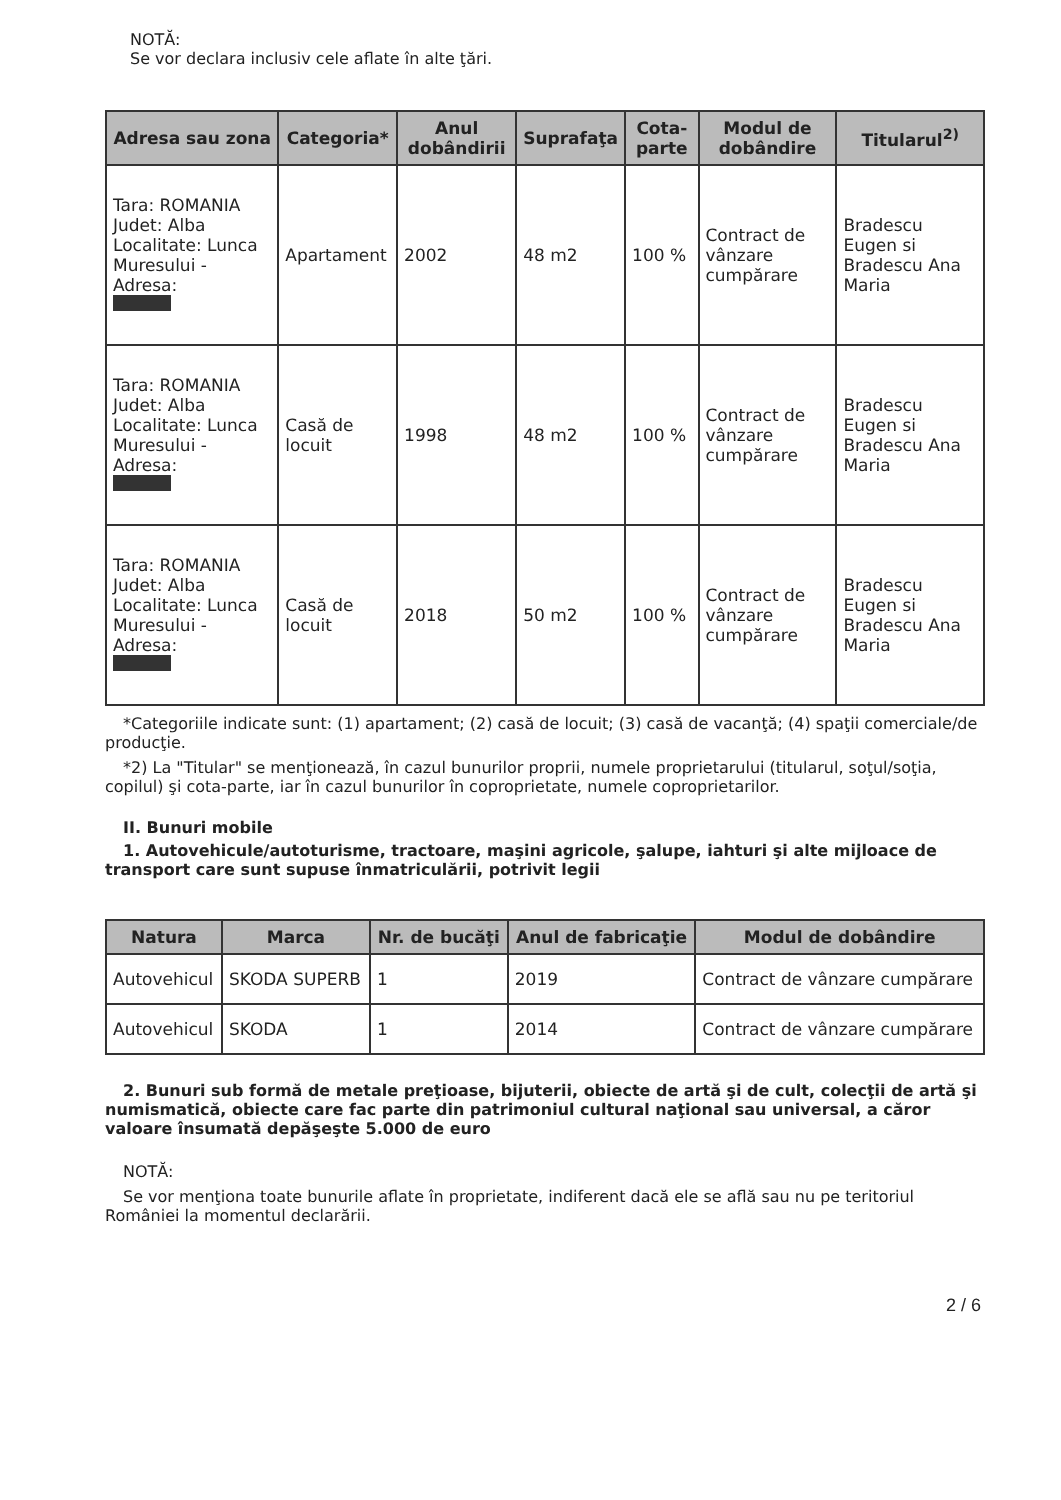NOTĂ:
Se vor declara inclusiv cele aflate în alte ţări.
| Adresa sau zona | Categoria* | Anul dobândirii | Suprafaţa | Cota-parte | Modul de dobândire | Titularul<sup>2)</sup> |
| --- | --- | --- | --- | --- | --- | --- |
| Tara: ROMANIA Judet: Alba Localitate: Lunca Muresului - Adresa: | Apartament | 2002 | 48 m2 | 100 % | Contract de vânzare cumpărare | Bradescu Eugen si Bradescu Ana Maria |
| Tara: ROMANIA Judet: Alba Localitate: Lunca Muresului - Adresa: | Casă de locuit | 1998 | 48 m2 | 100 % | Contract de vânzare cumpărare | Bradescu Eugen si Bradescu Ana Maria |
| Tara: ROMANIA Judet: Alba Localitate: Lunca Muresului - Adresa: | Casă de locuit | 2018 | 50 m2 | 100 % | Contract de vânzare cumpărare | Bradescu Eugen si Bradescu Ana Maria |
*Categoriile indicate sunt: (1) apartament; (2) casă de locuit; (3) casă de vacanţă; (4) spaţii comerciale/de producţie.
*2) La "Titular" se menţionează, în cazul bunurilor proprii, numele proprietarului (titularul, soţul/soţia, copilul) şi cota-parte, iar în cazul bunurilor în coproprietate, numele coproprietarilor.
II. Bunuri mobile
1. Autovehicule/autoturisme, tractoare, maşini agricole, şalupe, iahturi şi alte mijloace de transport care sunt supuse înmatriculării, potrivit legii
| Natura | Marca | Nr. de bucăţi | Anul de fabricaţie | Modul de dobândire |
| --- | --- | --- | --- | --- |
| Autovehicul | SKODA SUPERB | 1 | 2019 | Contract de vânzare cumpărare |
| Autovehicul | SKODA | 1 | 2014 | Contract de vânzare cumpărare |
2. Bunuri sub formă de metale preţioase, bijuterii, obiecte de artă şi de cult, colecţii de artă şi numismatică, obiecte care fac parte din patrimoniul cultural naţional sau universal, a căror valoare însumată depăşeşte 5.000 de euro
NOTĂ:
Se vor menţiona toate bunurile aflate în proprietate, indiferent dacă ele se află sau nu pe teritoriul României la momentul declarării.
2 / 6